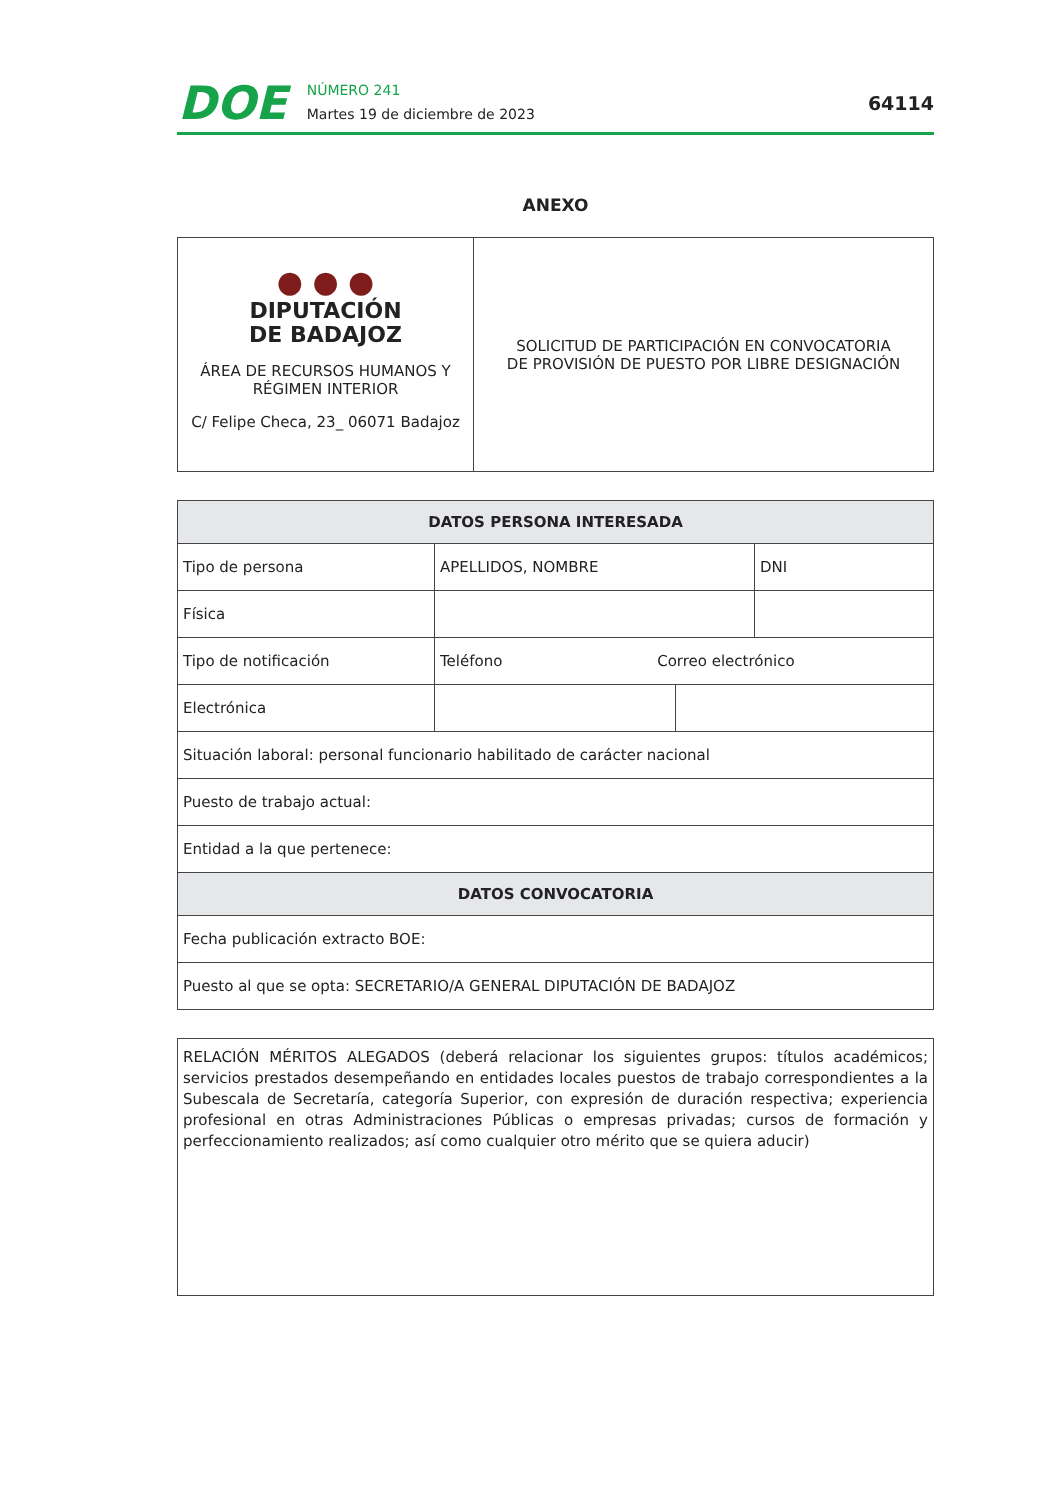DOE
NÚMERO 241
Martes 19 de diciembre de 2023
64114
ANEXO
| ● ● ● DIPUTACIÓN DE BADAJOZ ÁREA DE RECURSOS HUMANOS Y RÉGIMEN INTERIOR C/ Felipe Checa, 23_ 06071 Badajoz | SOLICITUD DE PARTICIPACIÓN EN CONVOCATORIA DE PROVISIÓN DE PUESTO POR LIBRE DESIGNACIÓN |
| DATOS PERSONA INTERESADA | | | |
| --- | --- | --- | --- |
| Tipo de persona | APELLIDOS, NOMBRE | | DNI |
| Física | | | |
| Tipo de notificación | Teléfono Correo electrónico | | |
| Electrónica | | | |
| Situación laboral: personal funcionario habilitado de carácter nacional | | | |
| Puesto de trabajo actual: | | | |
| Entidad a la que pertenece: | | | |
| DATOS CONVOCATORIA | | | |
| Fecha publicación extracto BOE: | | | |
| Puesto al que se opta: SECRETARIO/A GENERAL DIPUTACIÓN DE BADAJOZ | | | |
RELACIÓN MÉRITOS ALEGADOS (deberá relacionar los siguientes grupos: títulos académicos; servicios prestados desempeñando en entidades locales puestos de trabajo correspondientes a la Subescala de Secretaría, categoría Superior, con expresión de duración respectiva; experiencia profesional en otras Administraciones Públicas o empresas privadas; cursos de formación y perfeccionamiento realizados; así como cualquier otro mérito que se quiera aducir)